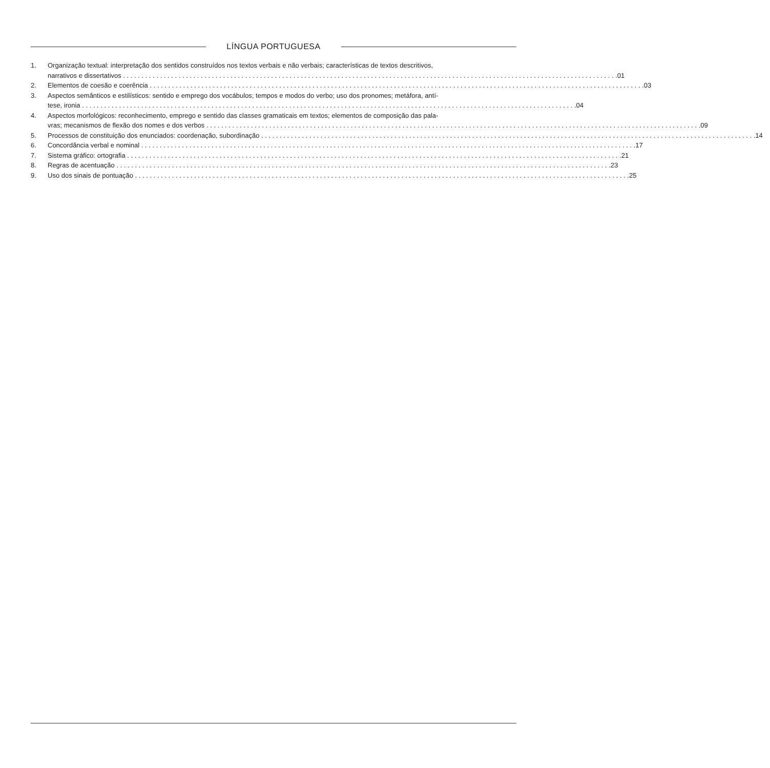LÍNGUA PORTUGUESA
1. Organização textual: interpretação dos sentidos construídos nos textos verbais e não verbais; características de textos descritivos,
narrativos e dissertativos 01
2. Elementos de coesão e coerência 03
3. Aspectos semânticos e estilísticos: sentido e emprego dos vocábulos; tempos e modos do verbo; uso dos pronomes; metáfora, antí-
tese, ironia 04
4. Aspectos morfológicos: reconhecimento, emprego e sentido das classes gramaticais em textos; elementos de composição das pala-
vras; mecanismos de flexão dos nomes e dos verbos 09
5. Processos de constituição dos enunciados: coordenação, subordinação 14
6. Concordância verbal e nominal 17
7. Sistema gráfico: ortografia 21
8. Regras de acentuação 23
9. Uso dos sinais de pontuação 25